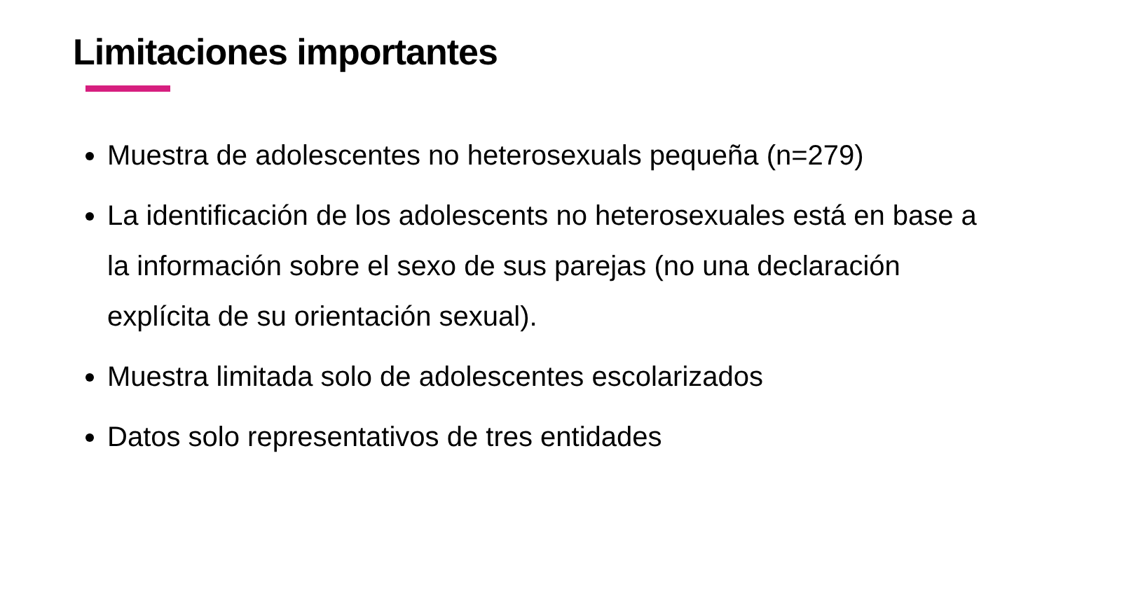Limitaciones importantes
Muestra de adolescentes no heterosexuals pequeña (n=279)
La identificación de los adolescents no heterosexuales está en base a la información sobre el sexo de sus parejas (no una declaración explícita de su orientación sexual).
Muestra limitada solo de adolescentes escolarizados
Datos solo representativos de tres entidades